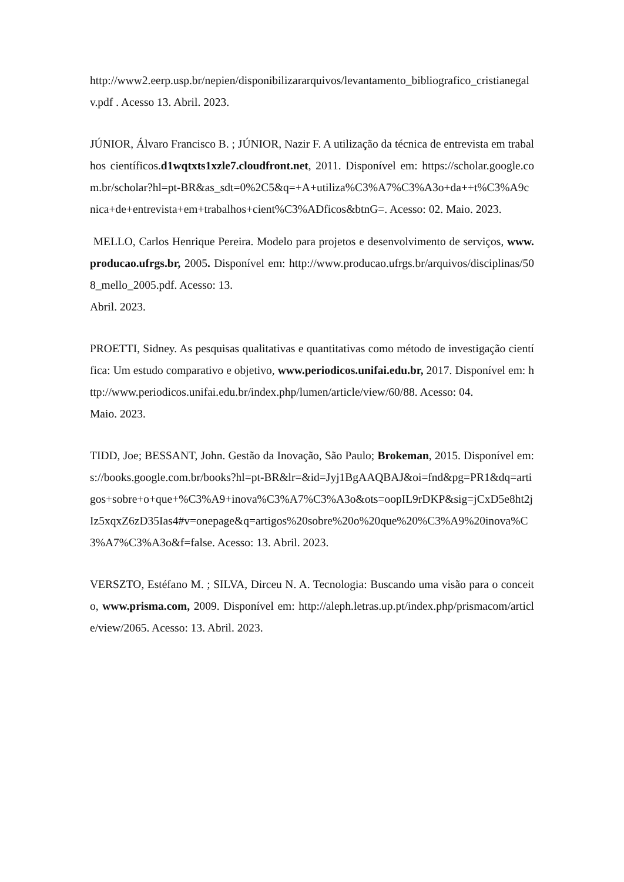http://www2.eerp.usp.br/nepien/disponibilizararquivos/levantamento_bibliografico_cristianegalv.pdf . Acesso 13. Abril. 2023.
JÚNIOR, Álvaro Francisco B. ; JÚNIOR, Nazir F. A utilização da técnica de entrevista em trabalhos científicos.d1wqtxts1xzle7.cloudfront.net, 2011. Disponível em: https://scholar.google.com.br/scholar?hl=pt-BR&as_sdt=0%2C5&q=+A+utiliza%C3%A7%C3%A3o+da++t%C3%A9cnica+de+entrevista+em+trabalhos+cient%C3%ADficos&btnG=. Acesso: 02. Maio. 2023.
MELLO, Carlos Henrique Pereira. Modelo para projetos e desenvolvimento de serviços, www.producao.ufrgs.br, 2005. Disponível em: http://www.producao.ufrgs.br/arquivos/disciplinas/508_mello_2005.pdf. Acesso: 13.
Abril. 2023.
PROETTI, Sidney. As pesquisas qualitativas e quantitativas como método de investigação científica: Um estudo comparativo e objetivo, www.periodicos.unifai.edu.br, 2017. Disponível em: http://www.periodicos.unifai.edu.br/index.php/lumen/article/view/60/88. Acesso: 04.
Maio. 2023.
TIDD, Joe; BESSANT, John. Gestão da Inovação, São Paulo; Brokeman, 2015. Disponível em: s://books.google.com.br/books?hl=pt-BR&lr=&id=Jyj1BgAAQBAJ&oi=fnd&pg=PR1&dq=artigos+sobre+o+que+%C3%A9+inova%C3%A7%C3%A3o&ots=oopIL9rDKP&sig=jCxD5e8ht2jIz5xqxZ6zD35Ias4#v=onepage&q=artigos%20sobre%20o%20que%20%C3%A9%20inova%C3%A7%C3%A3o&f=false. Acesso: 13. Abril. 2023.
VERSZTO, Estéfano M. ; SILVA, Dirceu N. A. Tecnologia: Buscando uma visão para o conceito, www.prisma.com, 2009. Disponível em: http://aleph.letras.up.pt/index.php/prismacom/article/view/2065. Acesso: 13. Abril. 2023.